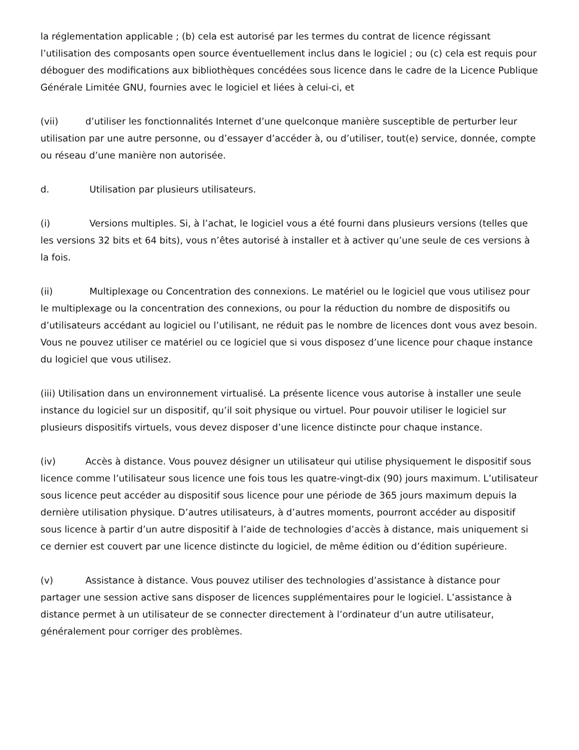la réglementation applicable ; (b) cela est autorisé par les termes du contrat de licence régissant l’utilisation des composants open source éventuellement inclus dans le logiciel ; ou (c) cela est requis pour déboguer des modifications aux bibliothèques concédées sous licence dans le cadre de la Licence Publique Générale Limitée GNU, fournies avec le logiciel et liées à celui-ci, et
(vii) d’utiliser les fonctionnalités Internet d’une quelconque manière susceptible de perturber leur utilisation par une autre personne, ou d’essayer d’accéder à, ou d’utiliser, tout(e) service, donnée, compte ou réseau d’une manière non autorisée.
d. Utilisation par plusieurs utilisateurs.
(i) Versions multiples. Si, à l’achat, le logiciel vous a été fourni dans plusieurs versions (telles que les versions 32 bits et 64 bits), vous n’êtes autorisé à installer et à activer qu’une seule de ces versions à la fois.
(ii) Multiplexage ou Concentration des connexions. Le matériel ou le logiciel que vous utilisez pour le multiplexage ou la concentration des connexions, ou pour la réduction du nombre de dispositifs ou d’utilisateurs accédant au logiciel ou l’utilisant, ne réduit pas le nombre de licences dont vous avez besoin. Vous ne pouvez utiliser ce matériel ou ce logiciel que si vous disposez d’une licence pour chaque instance du logiciel que vous utilisez.
(iii) Utilisation dans un environnement virtualisé. La présente licence vous autorise à installer une seule instance du logiciel sur un dispositif, qu’il soit physique ou virtuel. Pour pouvoir utiliser le logiciel sur plusieurs dispositifs virtuels, vous devez disposer d’une licence distincte pour chaque instance.
(iv) Accès à distance. Vous pouvez désigner un utilisateur qui utilise physiquement le dispositif sous licence comme l’utilisateur sous licence une fois tous les quatre-vingt-dix (90) jours maximum. L’utilisateur sous licence peut accéder au dispositif sous licence pour une période de 365 jours maximum depuis la dernière utilisation physique. D’autres utilisateurs, à d’autres moments, pourront accéder au dispositif sous licence à partir d’un autre dispositif à l’aide de technologies d’accès à distance, mais uniquement si ce dernier est couvert par une licence distincte du logiciel, de même édition ou d’édition supérieure.
(v) Assistance à distance. Vous pouvez utiliser des technologies d’assistance à distance pour partager une session active sans disposer de licences supplémentaires pour le logiciel. L’assistance à distance permet à un utilisateur de se connecter directement à l’ordinateur d’un autre utilisateur, généralement pour corriger des problèmes.